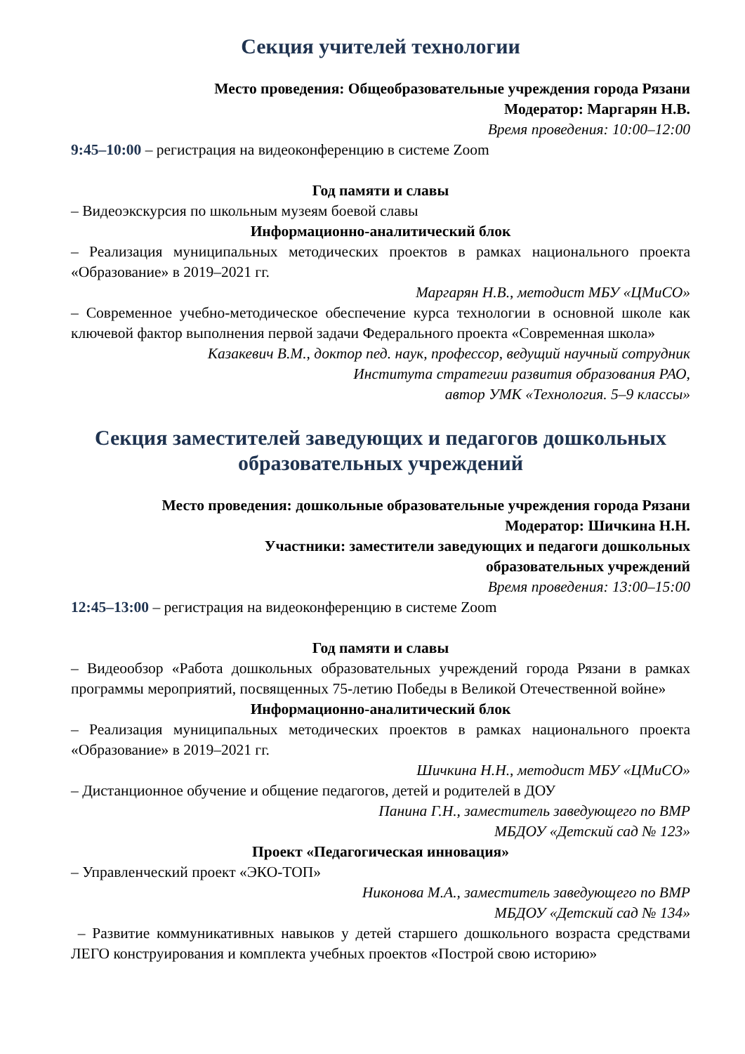Секция учителей технологии
Место проведения: Общеобразовательные учреждения города Рязани
Модератор: Маргарян Н.В.
Время проведения: 10:00–12:00
9:45–10:00 – регистрация на видеоконференцию в системе Zoom
Год памяти и славы
– Видеоэкскурсия по школьным музеям боевой славы
Информационно-аналитический блок
– Реализация муниципальных методических проектов в рамках национального проекта «Образование» в 2019–2021 гг.
Маргарян Н.В., методист МБУ «ЦМиСО»
– Современное учебно-методическое обеспечение курса технологии в основной школе как ключевой фактор выполнения первой задачи Федерального проекта «Современная школа»
Казакевич В.М., доктор пед. наук, профессор, ведущий научный сотрудник
Института стратегии развития образования РАО,
автор УМК «Технология. 5–9 классы»
Секция заместителей заведующих и педагогов дошкольных образовательных учреждений
Место проведения: дошкольные образовательные учреждения города Рязани
Модератор: Шичкина Н.Н.
Участники: заместители заведующих и педагоги дошкольных
образовательных учреждений
Время проведения: 13:00–15:00
12:45–13:00 – регистрация на видеоконференцию в системе Zoom
Год памяти и славы
– Видеообзор «Работа дошкольных образовательных учреждений города Рязани в рамках программы мероприятий, посвященных 75-летию Победы в Великой Отечественной войне»
Информационно-аналитический блок
– Реализация муниципальных методических проектов в рамках национального проекта «Образование» в 2019–2021 гг.
Шичкина Н.Н., методист МБУ «ЦМиСО»
– Дистанционное обучение и общение педагогов, детей и родителей в ДОУ
Панина Г.Н., заместитель заведующего по ВМР
МБДОУ «Детский сад № 123»
Проект «Педагогическая инновация»
– Управленческий проект «ЭКО-ТОП»
Никонова М.А., заместитель заведующего по ВМР
МБДОУ «Детский сад № 134»
– Развитие коммуникативных навыков у детей старшего дошкольного возраста средствами ЛЕГО конструирования и комплекта учебных проектов «Построй свою историю»